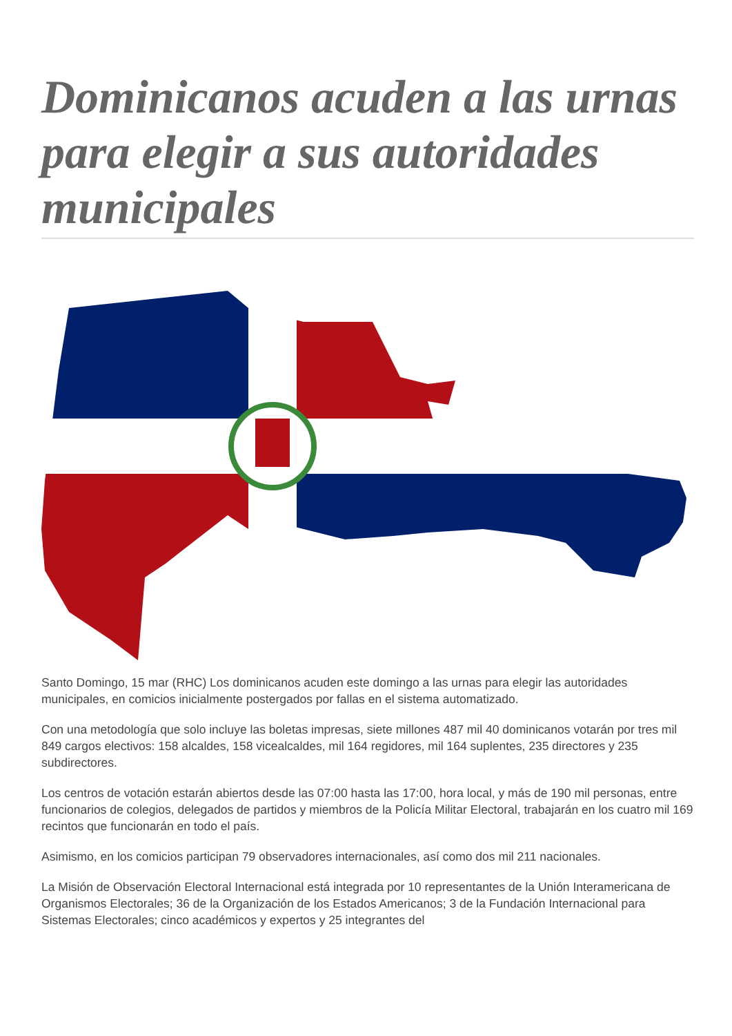Dominicanos acuden a las urnas para elegir a sus autoridades municipales
Santo Domingo, 15 mar (RHC) Los dominicanos acuden este domingo a las urnas para elegir las autoridades municipales, en comicios inicialmente postergados por fallas en el sistema automatizado.
Con una metodología que solo incluye las boletas impresas, siete millones 487 mil 40 dominicanos votarán por tres mil 849 cargos electivos: 158 alcaldes, 158 vicealcaldes, mil 164 regidores, mil 164 suplentes, 235 directores y 235 subdirectores.
Los centros de votación estarán abiertos desde las 07:00 hasta las 17:00, hora local, y más de 190 mil personas, entre funcionarios de colegios, delegados de partidos y miembros de la Policía Militar Electoral, trabajarán en los cuatro mil 169 recintos que funcionarán en todo el país.
Asimismo, en los comicios participan 79 observadores internacionales, así como dos mil 211 nacionales.
La Misión de Observación Electoral Internacional está integrada por 10 representantes de la Unión Interamericana de Organismos Electorales; 36 de la Organización de los Estados Americanos; 3 de la Fundación Internacional para Sistemas Electorales; cinco académicos y expertos y 25 integrantes del